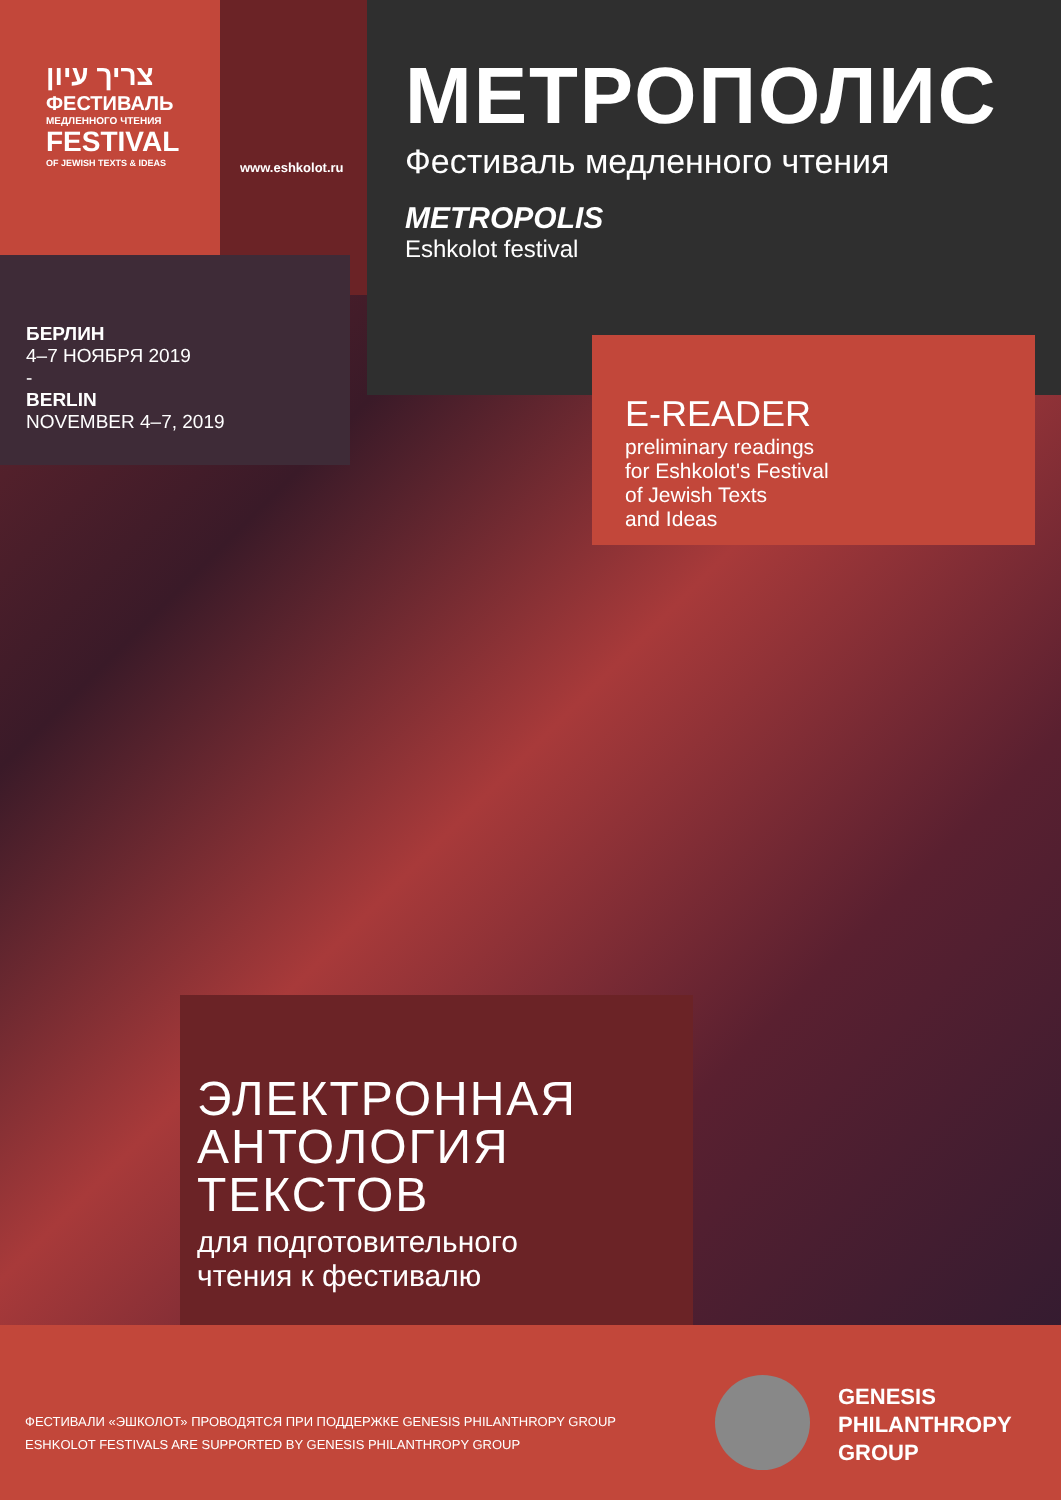צריך עיון
ФЕСТИВАЛЬ
МЕДЛЕННОГО ЧТЕНИЯ
FESTIVAL
OF JEWISH TEXTS & IDEAS
www.eshkolot.ru
МЕТРОПОЛИС
Фестиваль медленного чтения
METROPOLIS
Eshkolot festival
БЕРЛИН
4–7 НОЯБРЯ 2019
-
BERLIN
NOVEMBER 4–7, 2019
E-READER
preliminary readings
for Eshkolot's Festival
of Jewish Texts
and Ideas
ЭЛЕКТРОННАЯ
АНТОЛОГИЯ
ТЕКСТОВ
для подготовительного
чтения к фестивалю
ФЕСТИВАЛИ «ЭШКОЛОТ» ПРОВОДЯТСЯ ПРИ ПОДДЕРЖКЕ GENESIS PHILANTHROPY GROUP
ESHKOLOT FESTIVALS ARE SUPPORTED BY GENESIS PHILANTHROPY GROUP
GENESIS
PHILANTHROPY
GROUP